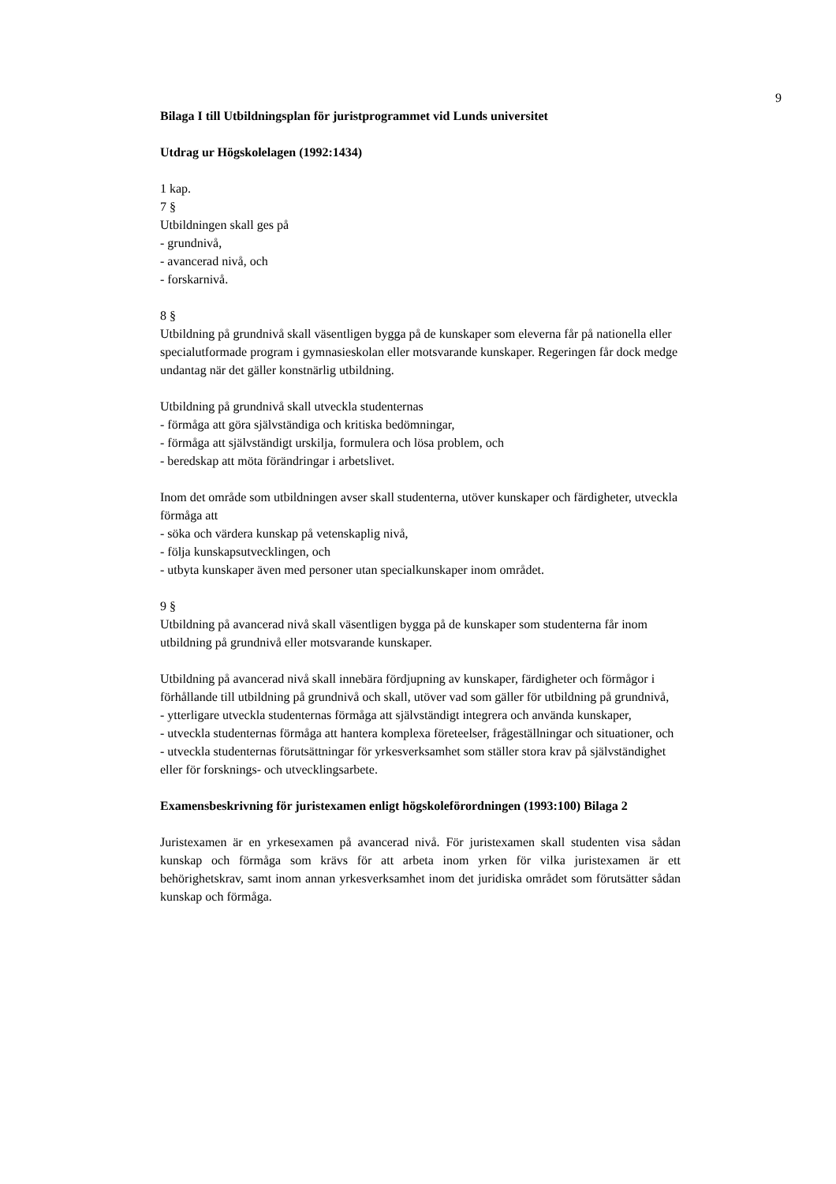9
Bilaga I till Utbildningsplan för juristprogrammet vid Lunds universitet
Utdrag ur Högskolelagen (1992:1434)
1 kap.
7 §
Utbildningen skall ges på
- grundnivå,
- avancerad nivå, och
- forskarnivå.
8 §
Utbildning på grundnivå skall väsentligen bygga på de kunskaper som eleverna får på nationella eller specialutformade program i gymnasieskolan eller motsvarande kunskaper. Regeringen får dock medge undantag när det gäller konstnärlig utbildning.
Utbildning på grundnivå skall utveckla studenternas
- förmåga att göra självständiga och kritiska bedömningar,
- förmåga att självständigt urskilja, formulera och lösa problem, och
- beredskap att möta förändringar i arbetslivet.
Inom det område som utbildningen avser skall studenterna, utöver kunskaper och färdigheter, utveckla förmåga att
- söka och värdera kunskap på vetenskaplig nivå,
- följa kunskapsutvecklingen, och
- utbyta kunskaper även med personer utan specialkunskaper inom området.
9 §
Utbildning på avancerad nivå skall väsentligen bygga på de kunskaper som studenterna får inom utbildning på grundnivå eller motsvarande kunskaper.
Utbildning på avancerad nivå skall innebära fördjupning av kunskaper, färdigheter och förmågor i förhållande till utbildning på grundnivå och skall, utöver vad som gäller för utbildning på grundnivå,
- ytterligare utveckla studenternas förmåga att självständigt integrera och använda kunskaper,
- utveckla studenternas förmåga att hantera komplexa företeelser, frågeställningar och situationer, och
- utveckla studenternas förutsättningar för yrkesverksamhet som ställer stora krav på självständighet eller för forsknings- och utvecklingsarbete.
Examensbeskrivning för juristexamen enligt högskoleförordningen (1993:100) Bilaga 2
Juristexamen är en yrkesexamen på avancerad nivå. För juristexamen skall studenten visa sådan kunskap och förmåga som krävs för att arbeta inom yrken för vilka juristexamen är ett behörighetskrav, samt inom annan yrkesverksamhet inom det juridiska området som förutsätter sådan kunskap och förmåga.